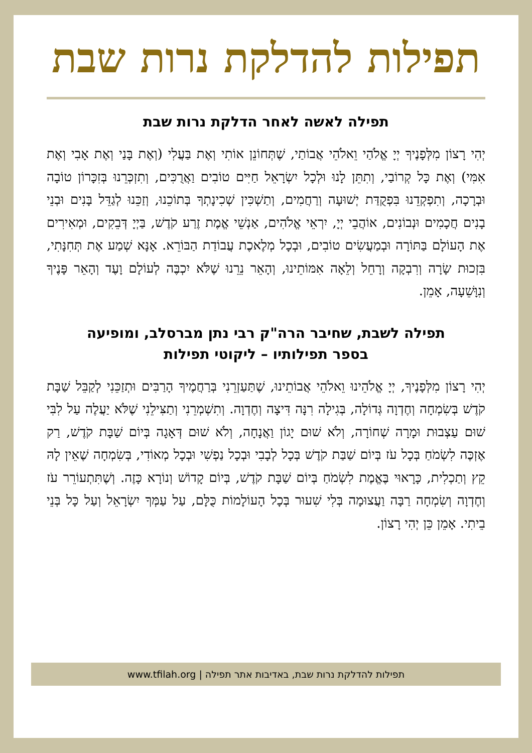תפילות להדלקת נרות שבת
תפילה לאשה לאחר הדלקת נרות שבת
יְהִי רָצוֹן מִלְּפָנֶיךָ יְיָ אֱלֹהַי וֵאלֹהֵי אֲבוֹתַי, שֶׁתְּחוֹנֵן אוֹתִי וְאֶת בַּעֲלִי (וְאֶת בָּנַי וְאֶת אָבִי וְאֶת אִמִּי) וְאֶת כָּל קְרוֹבַי, וְתִתֵּן לָנוּ וּלְכָל יִשְׂרָאֵל חַיִּים טוֹבִים וַאֲרֻכִּים, וְתִזְכְּרֵנוּ בְּזִכָּרוֹן טוֹבָה וּבְרָכָה, וְתִפְקְדֵנוּ בִּפְקֻדַּת יְשׁוּעָה וְרַחֲמִים, וְתַשְׁכִּין שְׁכִינָתְךָ בְּתוֹכֵנוּ, וְזַכֵּנוּ לְגַדֵּל בָּנִים וּבְנֵי בָנִים חֲכָמִים וּנְבוֹנִים, אוֹהֲבֵי יְיָ, יִרְאֵי אֱלֹהִים, אַנְשֵׁי אֱמֶת זֶרַע קֹדֶשׁ, בַּיְיָ דְּבֵקִים, וּמְאִירִים אֶת הָעוֹלָם בַּתּוֹרָה וּבְמַעֲשִׂים טוֹבִים, וּבְכָל מְלֶאכֶת עֲבוֹדַת הַבּוֹרֵא. אָנָּא שְׁמַע אֶת תְּחִנָּתִי, בִּזְכוּת שָׂרָה וְרִבְקָה וְרָחֵל וְלֵאָה אִמּוֹתֵינוּ, וְהָאֵר נֵרֵנוּ שֶׁלֹּא יִכְבֶּה לְעוֹלָם וָעֶד וְהָאֵר פָּנֶיךָ וְנִוָּשֵׁעָה, אָמֵן.
תפילה לשבת, שחיבר הרה"ק רבי נתן מברסלב, ומופיעה
בספר תפילותיו – ליקוטי תפילות
יְהִי רָצוֹן מִלְּפָנֶיךָ, יְיָ אֱלֹהֵינוּ וֵאלֹהֵי אֲבוֹתֵינוּ, שֶׁתַּעַזְרֵנִי בְּרַחֲמֶיךָ הָרַבִּים וּתְזַכֵּנִי לְקַבֵּל שַׁבָּת קֹדֶשׁ בְּשִׂמְחָה וְחֶדְוָה גְּדוֹלָה, בְּגִילָה רִנָּה דִּיצָה וְחֶדְוָה. וְתִשְׁמְרֵנִי וְתַצִּילֵנִי שֶׁלֹּא יַעֲלֶה עַל לִבִּי שׁוּם עַצְבוּת וּמָרָה שְׁחוֹרָה, וְלֹא שׁוּם יָגוֹן וַאֲנָחָה, וְלֹא שׁוּם דְּאָגָה בְּיוֹם שַׁבָּת קֹדֶשׁ, רַק אֶזְכֶּה לִשְׂמֹחַ בְּכָל עֹז בְּיוֹם שַׁבַּת קֹדֶשׁ בְּכָל לְבָבִי וּבְכָל נַפְשִׁי וּבְכָל מְאוֹדִי, בְּשִׂמְחָה שֶׁאֵין לָהּ קֵץ וְתַכְלִית, כָּרָאוּי בֶּאֱמֶת לִשְׂמֹחַ בְּיוֹם שַׁבָּת קֹדֶשׁ, בְּיוֹם קָדוֹשׁ וְנוֹרָא כָּזֶה. וְשֶׁתִּתְעוֹרֵר עֹז וְחֶדְוָה וְשִׂמְחָה רַבָּה וַעֲצוּמָה בְּלִי שִׁעוּר בְּכָל הָעוֹלָמוֹת כֻּלָּם, עַל עַמְּךָ יִשְׂרָאֵל וְעַל כָּל בְּנֵי בֵיתִי. אָמֵן כֵּן יְהִי רָצוֹן.
תפילות להדלקת נרות שבת, באדיבות אתר תפילה | www.tfilah.org